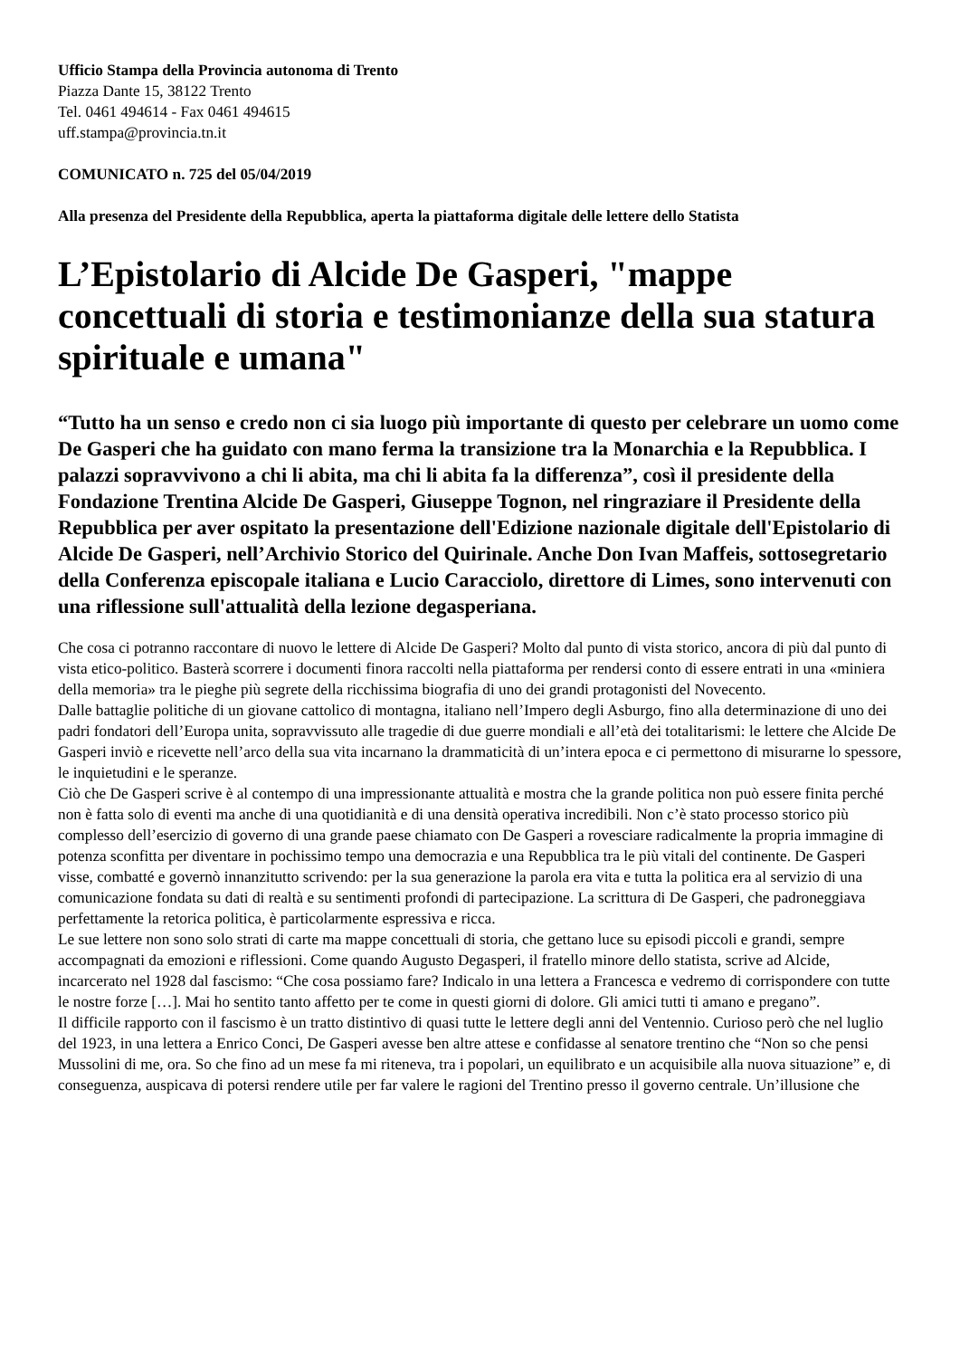Ufficio Stampa della Provincia autonoma di Trento
Piazza Dante 15, 38122 Trento
Tel. 0461 494614 - Fax 0461 494615
uff.stampa@provincia.tn.it
COMUNICATO n. 725 del 05/04/2019
Alla presenza del Presidente della Repubblica, aperta la piattaforma digitale delle lettere dello Statista
L’Epistolario di Alcide De Gasperi, "mappe concettuali di storia e testimonianze della sua statura spirituale e umana"
“Tutto ha un senso e credo non ci sia luogo più importante di questo per celebrare un uomo come De Gasperi che ha guidato con mano ferma la transizione tra la Monarchia e la Repubblica. I palazzi sopravvivono a chi li abita, ma chi li abita fa la differenza”, così il presidente della Fondazione Trentina Alcide De Gasperi, Giuseppe Tognon, nel ringraziare il Presidente della Repubblica per aver ospitato la presentazione dell'Edizione nazionale digitale dell'Epistolario di Alcide De Gasperi, nell’Archivio Storico del Quirinale. Anche Don Ivan Maffeis, sottosegretario della Conferenza episcopale italiana e Lucio Caracciolo, direttore di Limes, sono intervenuti con una riflessione sull'attualità della lezione degasperiana.
Che cosa ci potranno raccontare di nuovo le lettere di Alcide De Gasperi? Molto dal punto di vista storico, ancora di più dal punto di vista etico-politico. Basterà scorrere i documenti finora raccolti nella piattaforma per rendersi conto di essere entrati in una «miniera della memoria» tra le pieghe più segrete della ricchissima biografia di uno dei grandi protagonisti del Novecento.
Dalle battaglie politiche di un giovane cattolico di montagna, italiano nell’Impero degli Asburgo, fino alla determinazione di uno dei padri fondatori dell’Europa unita, sopravvissuto alle tragedie di due guerre mondiali e all’età dei totalitarismi: le lettere che Alcide De Gasperi inviò e ricevette nell’arco della sua vita incarnano la drammaticità di un’intera epoca e ci permettono di misurarne lo spessore, le inquietudini e le speranze.
Ciò che De Gasperi scrive è al contempo di una impressionante attualità e mostra che la grande politica non può essere finita perché non è fatta solo di eventi ma anche di una quotidianità e di una densità operativa incredibili. Non c’è stato processo storico più complesso dell’esercizio di governo di una grande paese chiamato con De Gasperi a rovesciare radicalmente la propria immagine di potenza sconfitta per diventare in pochissimo tempo una democrazia e una Repubblica tra le più vitali del continente. De Gasperi visse, combatté e governò innanzitutto scrivendo: per la sua generazione la parola era vita e tutta la politica era al servizio di una comunicazione fondata su dati di realtà e su sentimenti profondi di partecipazione. La scrittura di De Gasperi, che padroneggiava perfettamente la retorica politica, è particolarmente espressiva e ricca.
Le sue lettere non sono solo strati di carte ma mappe concettuali di storia, che gettano luce su episodi piccoli e grandi, sempre accompagnati da emozioni e riflessioni. Come quando Augusto Degasperi, il fratello minore dello statista, scrive ad Alcide, incarcerato nel 1928 dal fascismo: “Che cosa possiamo fare? Indicalo in una lettera a Francesca e vedremo di corrispondere con tutte le nostre forze […]. Mai ho sentito tanto affetto per te come in questi giorni di dolore. Gli amici tutti ti amano e pregano”.
Il difficile rapporto con il fascismo è un tratto distintivo di quasi tutte le lettere degli anni del Ventennio. Curioso però che nel luglio del 1923, in una lettera a Enrico Conci, De Gasperi avesse ben altre attese e confidasse al senatore trentino che “Non so che pensi Mussolini di me, ora. So che fino ad un mese fa mi riteneva, tra i popolari, un equilibrato e un acquisibile alla nuova situazione” e, di conseguenza, auspicava di potersi rendere utile per far valere le ragioni del Trentino presso il governo centrale. Un’illusione che